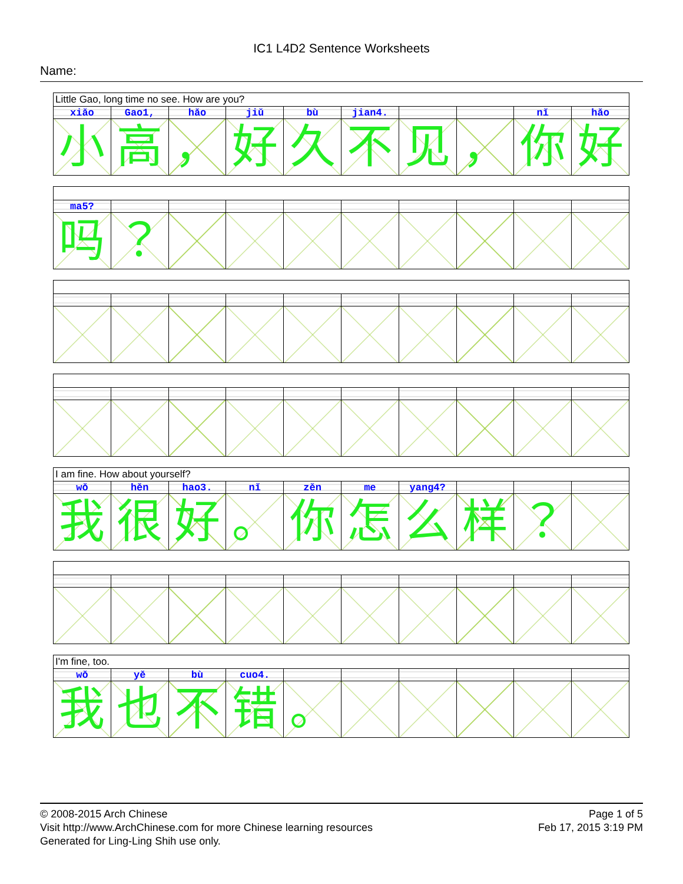IC1 L4D2 Sentence Worksheets
Name:
| Little Gao, long time no see. How are you? | | | | | | | | | |
| xiǎo | Gao1, | hǎo | jiǔ | bù | jian4. | | | nǐ | hǎo |
| 小 | 高 | ， | 好 | 久 | 不 | 见 | ， | 你 | 好 |
| ma5? | | | | | | | | | |
| 吗 | ？ | | | | | | | | |
| I am fine. How about yourself? | | | | | | | | | |
| wǒ | hěn | hao3. | nǐ | zěn | me | yang4? | | | |
| 我 | 很 | 好 | 。 | 你 | 怎 | 么 | 样 | ？ | |
| I'm fine, too. | | | | | | | | | |
| wǒ | yě | bù | cuo4. | | | | | | |
| 我 | 也 | 不 | 错 | 。 | | | | | |
© 2008-2015 Arch Chinese
Visit http://www.ArchChinese.com for more Chinese learning resources
Generated for Ling-Ling Shih use only.
Page 1 of 5
Feb 17, 2015 3:19 PM